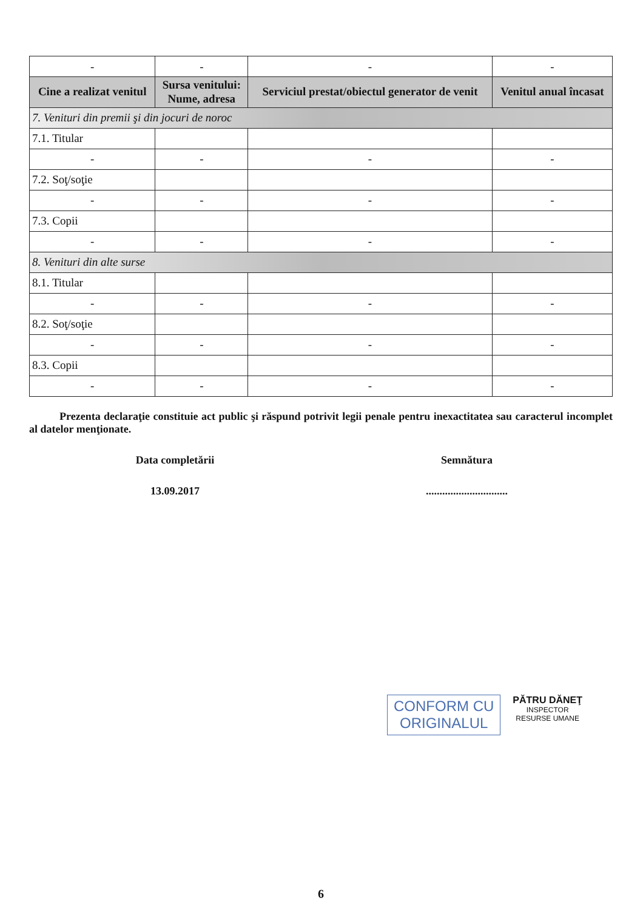| - | - | - | - |
| Cine a realizat venitul | Sursa venitului: Nume, adresa | Serviciul prestat/obiectul generator de venit | Venitul anual încasat |
| 7. Venituri din premii şi din jocuri de noroc | | | |
| 7.1. Titular | | | |
| - | - | - | - |
| 7.2. Soţ/soţie | | | |
| - | - | - | - |
| 7.3. Copii | | | |
| - | - | - | - |
| 8. Venituri din alte surse | | | |
| 8.1. Titular | | | |
| - | - | - | - |
| 8.2. Soţ/soţie | | | |
| - | - | - | - |
| 8.3. Copii | | | |
| - | - | - | - |
Prezenta declaraţie constituie act public şi răspund potrivit legii penale pentru inexactitatea sau caracterul incomplet al datelor menţionate.
Data completării Semnătura
13.09.2017 ..............................
CONFORM CU
ORIGINALUL
PĂTRU DĂNEŢ
INSPECTOR
RESURSE UMANE
6